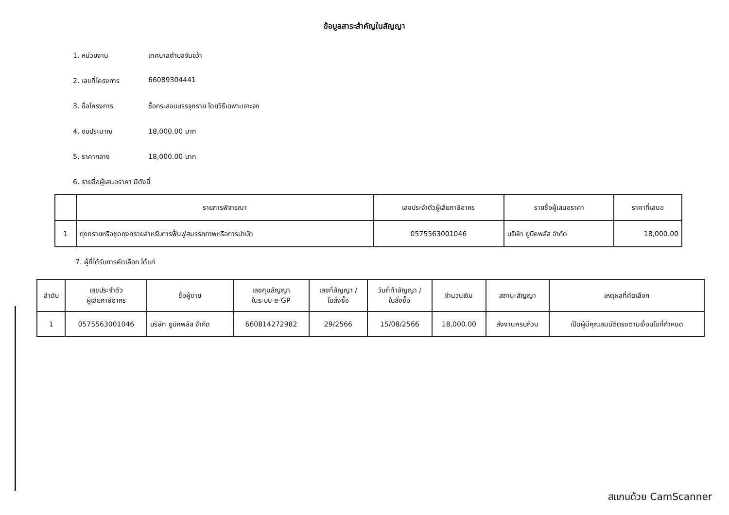ข้อมูลสาระสำคัญในสัญญา
1. หน่วยงาน เทศบาลตำบลจันจว้า
2. เลขที่โครงการ 66089304441
3. ชื่อโครงการ ซื้อกระสอบบรรจุทราย โดยวิธีเฉพาะเจาะจง
4. งบประมาณ 18,000.00 บาท
5. ราคากลาง 18,000.00 บาท
6. รายชื่อผู้เสนอราคา มีดังนี้
| | รายการพิจารณา | เลขประจำตัวผู้เสียภาษีอากร | รายชื่อผู้เสนอราคา | ราคาที่เสนอ |
| --- | --- | --- | --- | --- |
| 1 | ถุงทรายหรือชุดถุงทรายสำหรับการฟื้นฟูสมรรถภาพหรือการบำบัด | 0575563001046 | บริษัท ยูบิคพลัส จำกัด | 18,000.00 |
7. ผู้ที่ได้รับการคัดเลือก ได้แก่
| ลำดับ | เลขประจำตัว ผู้เสียภาษีอากร | ชื่อผู้ขาย | เลขคุมสัญญา ในระบบ e-GP | เลขที่สัญญา / ใบสั่งซื้อ | วันที่ทำสัญญา / ใบสั่งซื้อ | จำนวนเงิน | สถานะสัญญา | เหตุผลที่คัดเลือก |
| --- | --- | --- | --- | --- | --- | --- | --- | --- |
| 1 | 0575563001046 | บริษัท ยูบิคพลัส จำกัด | 660814272982 | 29/2566 | 15/08/2566 | 18,000.00 | ส่งงานครบถ้วน | เป็นผู้มีคุณสมบัติตรงตามเงื่อนไขที่กำหนด |
สแกนด้วย CamScanner